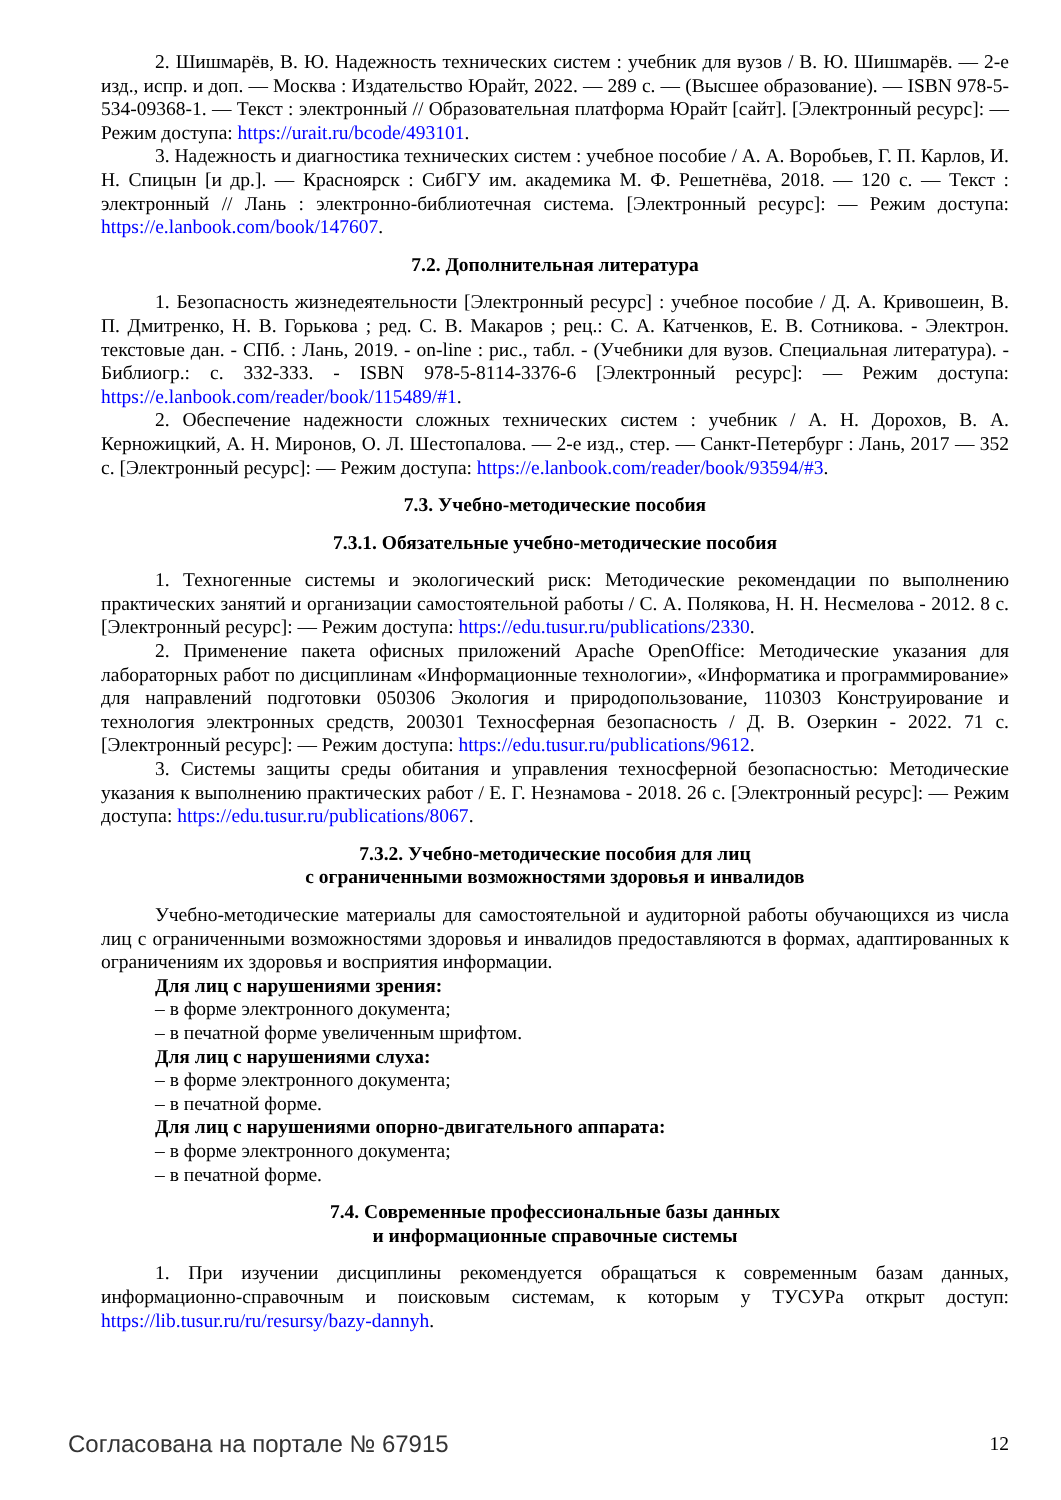2. Шишмарёв, В. Ю. Надежность технических систем : учебник для вузов / В. Ю. Шишмарёв. — 2-е изд., испр. и доп. — Москва : Издательство Юрайт, 2022. — 289 с. — (Высшее образование). — ISBN 978-5-534-09368-1. — Текст : электронный // Образовательная платформа Юрайт [сайт]. [Электронный ресурс]: — Режим доступа: https://urait.ru/bcode/493101.
3. Надежность и диагностика технических систем : учебное пособие / А. А. Воробьев, Г. П. Карлов, И. Н. Спицын [и др.]. — Красноярск : СибГУ им. академика М. Ф. Решетнёва, 2018. — 120 с. — Текст : электронный // Лань : электронно-библиотечная система. [Электронный ресурс]: — Режим доступа: https://e.lanbook.com/book/147607.
7.2. Дополнительная литература
1. Безопасность жизнедеятельности [Электронный ресурс] : учебное пособие / Д. А. Кривошеин, В. П. Дмитренко, Н. В. Горькова ; ред. С. В. Макаров ; рец.: С. А. Катченков, Е. В. Сотникова. - Электрон. текстовые дан. - СПб. : Лань, 2019. - on-line : рис., табл. - (Учебники для вузов. Специальная литература). - Библиогр.: с. 332-333. - ISBN 978-5-8114-3376-6 [Электронный ресурс]: — Режим доступа: https://e.lanbook.com/reader/book/115489/#1.
2. Обеспечение надежности сложных технических систем : учебник / А. Н. Дорохов, В. А. Керножицкий, А. Н. Миронов, О. Л. Шестопалова. — 2-е изд., стер. — Санкт-Петербург : Лань, 2017 — 352 с. [Электронный ресурс]: — Режим доступа: https://e.lanbook.com/reader/book/93594/#3.
7.3. Учебно-методические пособия
7.3.1. Обязательные учебно-методические пособия
1. Техногенные системы и экологический риск: Методические рекомендации по выполнению практических занятий и организации самостоятельной работы / С. А. Полякова, Н. Н. Несмелова - 2012. 8 с. [Электронный ресурс]: — Режим доступа: https://edu.tusur.ru/publications/2330.
2. Применение пакета офисных приложений Apache OpenOffice: Методические указания для лабораторных работ по дисциплинам «Информационные технологии», «Информатика и программирование» для направлений подготовки 050306 Экология и природопользование, 110303 Конструирование и технология электронных средств, 200301 Техносферная безопасность / Д. В. Озеркин - 2022. 71 с. [Электронный ресурс]: — Режим доступа: https://edu.tusur.ru/publications/9612.
3. Системы защиты среды обитания и управления техносферной безопасностью: Методические указания к выполнению практических работ / Е. Г. Незнамова - 2018. 26 с. [Электронный ресурс]: — Режим доступа: https://edu.tusur.ru/publications/8067.
7.3.2. Учебно-методические пособия для лиц
с ограниченными возможностями здоровья и инвалидов
Учебно-методические материалы для самостоятельной и аудиторной работы обучающихся из числа лиц с ограниченными возможностями здоровья и инвалидов предоставляются в формах, адаптированных к ограничениям их здоровья и восприятия информации.
Для лиц с нарушениями зрения:
– в форме электронного документа;
– в печатной форме увеличенным шрифтом.
Для лиц с нарушениями слуха:
– в форме электронного документа;
– в печатной форме.
Для лиц с нарушениями опорно-двигательного аппарата:
– в форме электронного документа;
– в печатной форме.
7.4. Современные профессиональные базы данных
и информационные справочные системы
1. При изучении дисциплины рекомендуется обращаться к современным базам данных, информационно-справочным и поисковым системам, к которым у ТУСУРа открыт доступ: https://lib.tusur.ru/ru/resursy/bazy-dannyh.
Согласована на портале № 67915 12